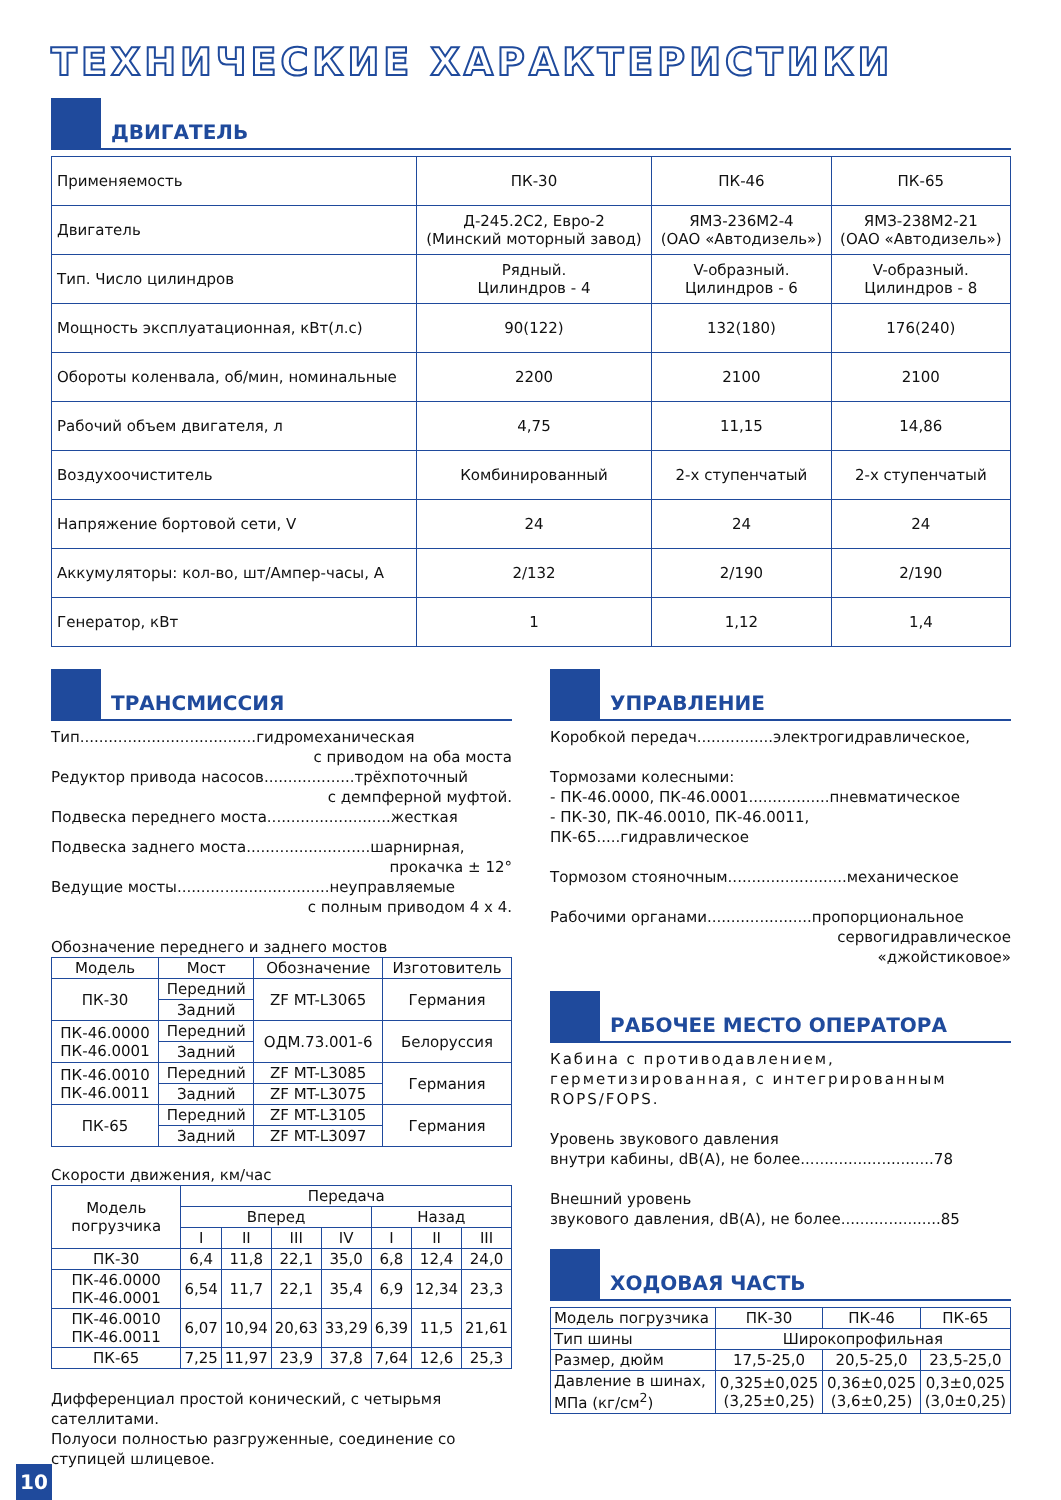ТЕХНИЧЕСКИЕ ХАРАКТЕРИСТИКИ
ДВИГАТЕЛЬ
| Применяемость | ПК-30 | ПК-46 | ПК-65 |
| Двигатель | Д-245.2С2, Евро-2 (Минский моторный завод) | ЯМЗ-236М2-4 (ОАО «Автодизель») | ЯМЗ-238М2-21 (ОАО «Автодизель») |
| Тип. Число цилиндров | Рядный. Цилиндров - 4 | V-образный. Цилиндров - 6 | V-образный. Цилиндров - 8 |
| Мощность эксплуатационная, кВт(л.с) | 90(122) | 132(180) | 176(240) |
| Обороты коленвала, об/мин, номинальные | 2200 | 2100 | 2100 |
| Рабочий объем двигателя, л | 4,75 | 11,15 | 14,86 |
| Воздухоочиститель | Комбинированный | 2-х ступенчатый | 2-х ступенчатый |
| Напряжение бортовой сети, V | 24 | 24 | 24 |
| Аккумуляторы: кол-во, шт/Ампер-часы, А | 2/132 | 2/190 | 2/190 |
| Генератор, кВт | 1 | 1,12 | 1,4 |
ТРАНСМИССИЯ
Тип.....................................гидромеханическая
с приводом на оба моста
Редуктор привода насосов...................трёхпоточный
с демпферной муфтой.
Подвеска переднего моста..........................жесткая
Подвеска заднего моста..........................шарнирная,
прокачка ± 12°
Ведущие мосты................................неуправляемые
с полным приводом 4 х 4.
Обозначение переднего и заднего мостов
| Модель | Мост | Обозначение | Изготовитель |
| --- | --- | --- | --- |
| ПК-30 | Передний | ZF MT-L3065 | Германия |
| | Задний | | |
| ПК-46.0000 ПК-46.0001 | Передний | ОДМ.73.001-6 | Белоруссия |
| | Задний | | |
| ПК-46.0010 ПК-46.0011 | Передний | ZF MT-L3085 | Германия |
| | Задний | ZF MT-L3075 | |
| ПК-65 | Передний | ZF MT-L3105 | Германия |
| | Задний | ZF MT-L3097 | |
Скорости движения, км/час
| Модель погрузчика | Передача | | | | | | |
| --- | --- | --- | --- | --- | --- | --- | --- |
| | Вперед | | | | Назад | | |
| | I | II | III | IV | I | II | III |
| ПК-30 | 6,4 | 11,8 | 22,1 | 35,0 | 6,8 | 12,4 | 24,0 |
| ПК-46.0000 ПК-46.0001 | 6,54 | 11,7 | 22,1 | 35,4 | 6,9 | 12,34 | 23,3 |
| ПК-46.0010 ПК-46.0011 | 6,07 | 10,94 | 20,63 | 33,29 | 6,39 | 11,5 | 21,61 |
| ПК-65 | 7,25 | 11,97 | 23,9 | 37,8 | 7,64 | 12,6 | 25,3 |
Дифференциал простой конический, с четырьмя сателлитами.
Полуоси полностью разгруженные, соединение со ступицей шлицевое.
УПРАВЛЕНИЕ
Коробкой передач................электрогидравлическое,
Тормозами колесными:
- ПК-46.0000, ПК-46.0001.................пневматическое
- ПК-30, ПК-46.0010, ПК-46.0011, ПК-65.....гидравлическое
Тормозом стояночным.........................механическое
Рабочими органами......................пропорциональное
сервогидравлическое
«джойстиковое»
РАБОЧЕЕ МЕСТО ОПЕРАТОРА
Кабина с противодавлением, герметизированная, с интегрированным ROPS/FOPS.
Уровень звукового давления
внутри кабины, dB(A), не более............................78
Внешний уровень
звукового давления, dB(A), не более.....................85
ХОДОВАЯ ЧАСТЬ
| Модель погрузчика | ПК-30 | ПК-46 | ПК-65 |
| Тип шины | Широкопрофильная | | |
| Размер, дюйм | 17,5-25,0 | 20,5-25,0 | 23,5-25,0 |
| Давление в шинах, МПа (кг/см<sup>2</sup>) | 0,325±0,025 (3,25±0,25) | 0,36±0,025 (3,6±0,25) | 0,3±0,025 (3,0±0,25) |
10